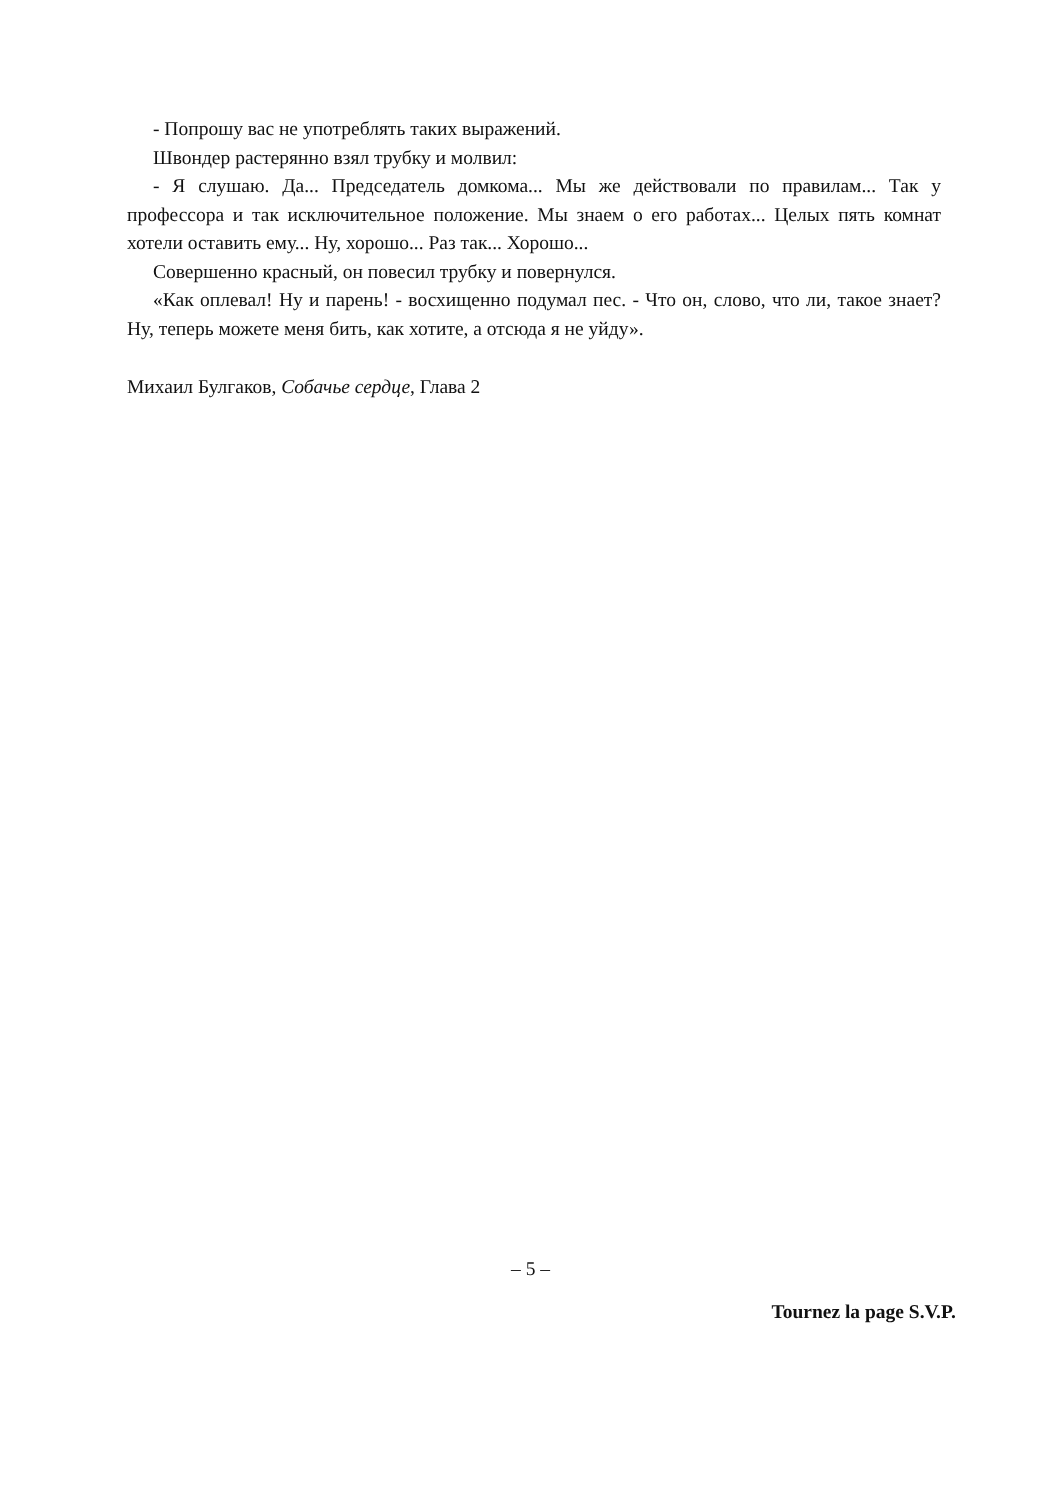- Попрошу вас не употреблять таких выражений.
Швондер растерянно взял трубку и молвил:
- Я слушаю. Да... Председатель домкома... Мы же действовали по правилам... Так у профессора и так исключительное положение. Мы знаем о его работах... Целых пять комнат хотели оставить ему... Ну, хорошо... Раз так... Хорошо...
Совершенно красный, он повесил трубку и повернулся.
«Как оплевал! Ну и парень! - восхищенно подумал пес. - Что он, слово, что ли, такое знает? Ну, теперь можете меня бить, как хотите, а отсюда я не уйду».
Михаил Булгаков, Собачье сердце, Глава 2
– 5 –
Tournez la page S.V.P.